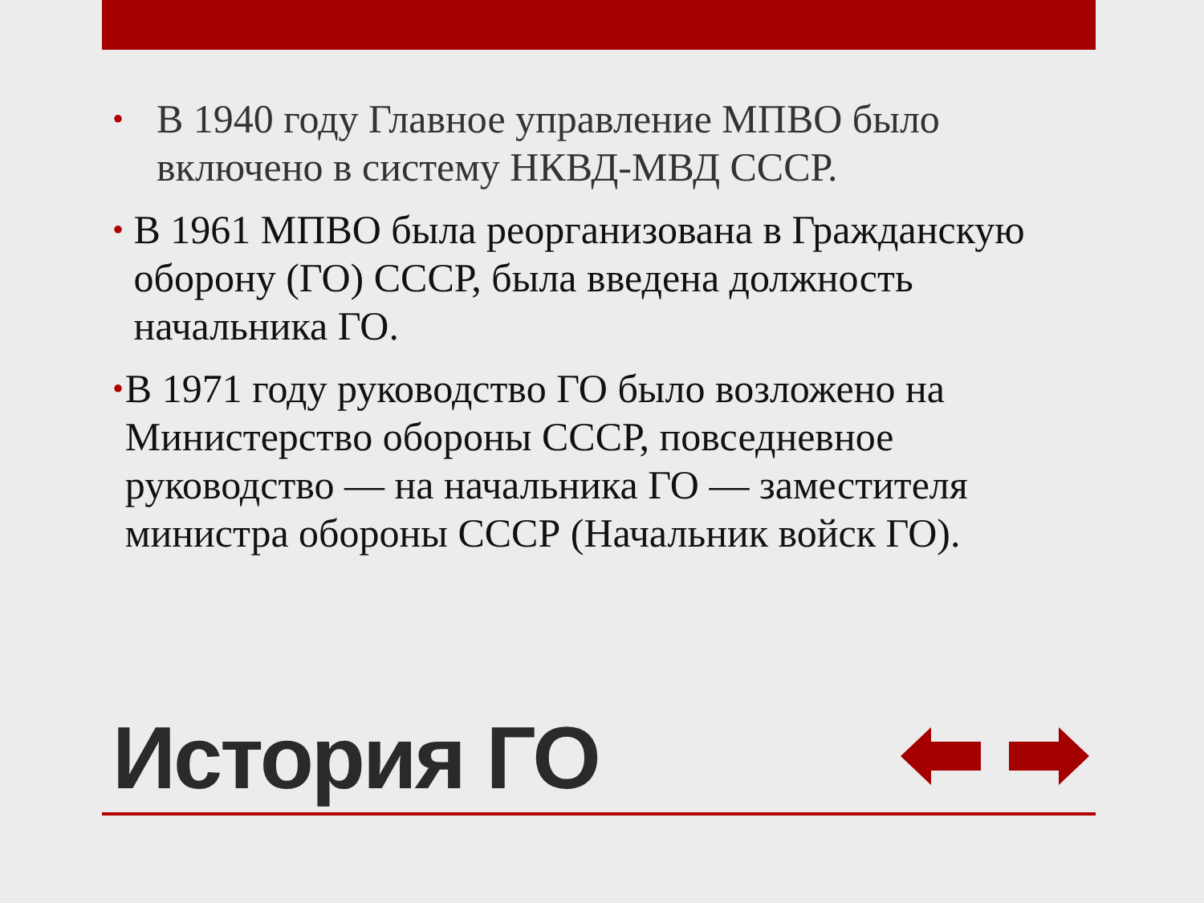•
В 1940 году Главное управление МПВО было
включено в систему НКВД-МВД СССР.
•
В 1961 МПВО была реорганизована в Гражданскую оборону (ГО) СССР, была введена должность начальника ГО.
•
В 1971 году руководство ГО было возложено на Министерство обороны СССР, повседневное руководство — на начальника ГО — заместителя министра обороны СССР (Начальник войск ГО).
История ГО